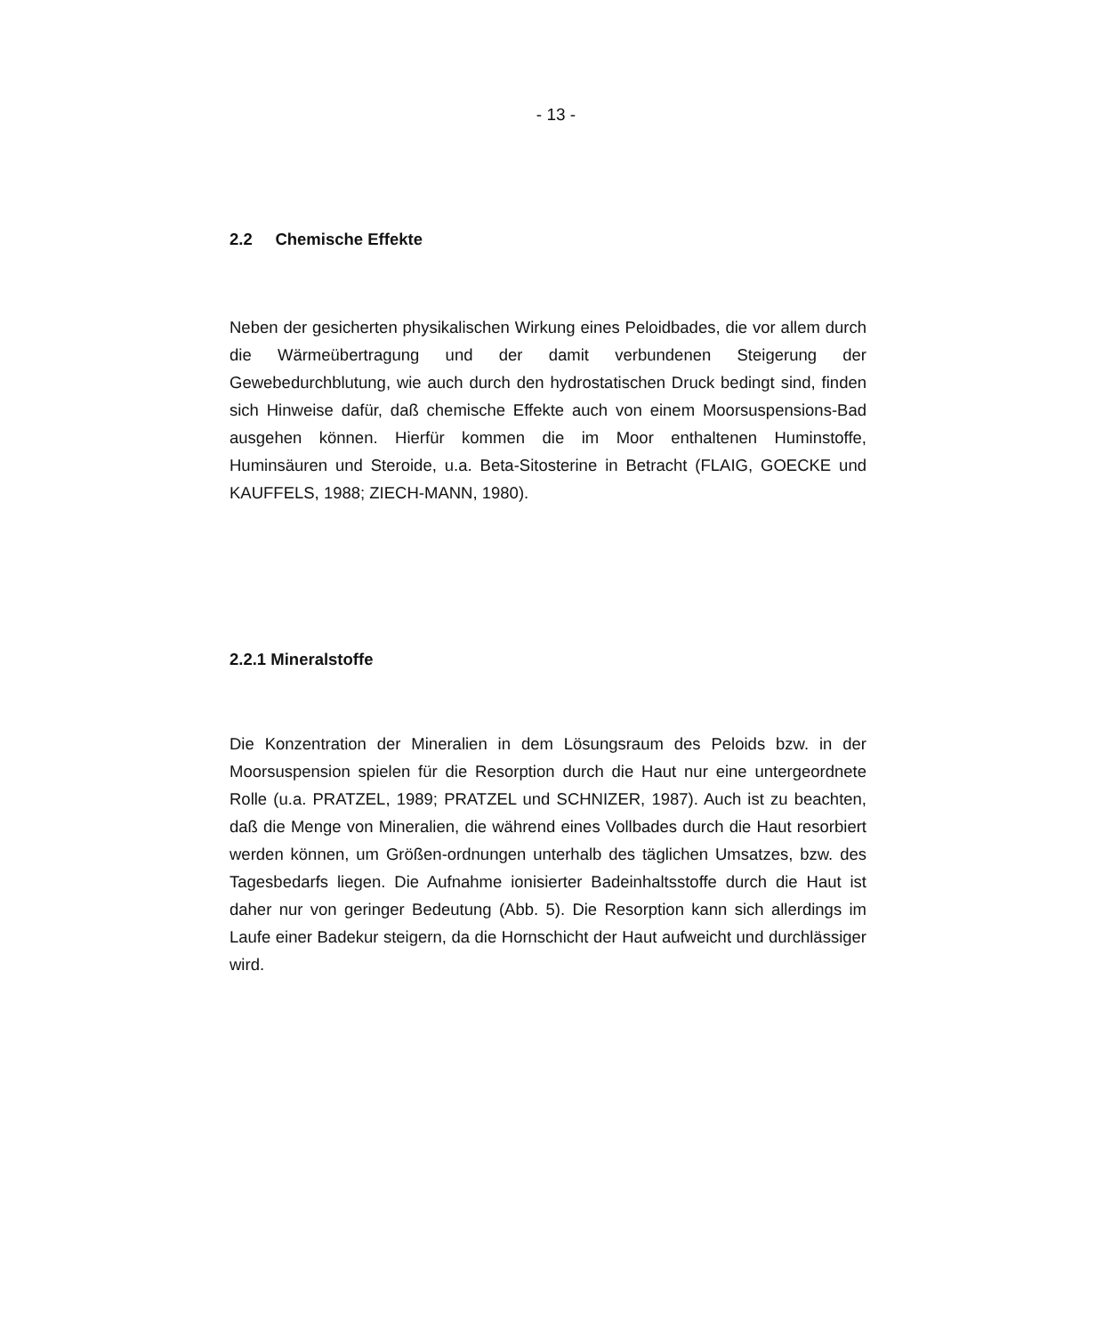- 13 -
2.2 Chemische Effekte
Neben der gesicherten physikalischen Wirkung eines Peloidbades, die vor allem durch die Wärmeübertragung und der damit verbundenen Steigerung der Gewebedurchblutung, wie auch durch den hydrostatischen Druck bedingt sind, finden sich Hinweise dafür, daß chemische Effekte auch von einem Moorsuspensions-Bad ausgehen können. Hierfür kommen die im Moor enthaltenen Huminstoffe, Huminsäuren und Steroide, u.a. Beta-Sitosterine in Betracht (FLAIG, GOECKE und KAUFFELS, 1988; ZIECH-MANN, 1980).
2.2.1 Mineralstoffe
Die Konzentration der Mineralien in dem Lösungsraum des Peloids bzw. in der Moorsuspension spielen für die Resorption durch die Haut nur eine untergeordnete Rolle (u.a. PRATZEL, 1989; PRATZEL und SCHNIZER, 1987). Auch ist zu beachten, daß die Menge von Mineralien, die während eines Vollbades durch die Haut resorbiert werden können, um Größen-ordnungen unterhalb des täglichen Umsatzes, bzw. des Tagesbedarfs liegen. Die Aufnahme ionisierter Badeinhaltsstoffe durch die Haut ist daher nur von geringer Bedeutung (Abb. 5). Die Resorption kann sich allerdings im Laufe einer Badekur steigern, da die Hornschicht der Haut aufweicht und durchlässiger wird.